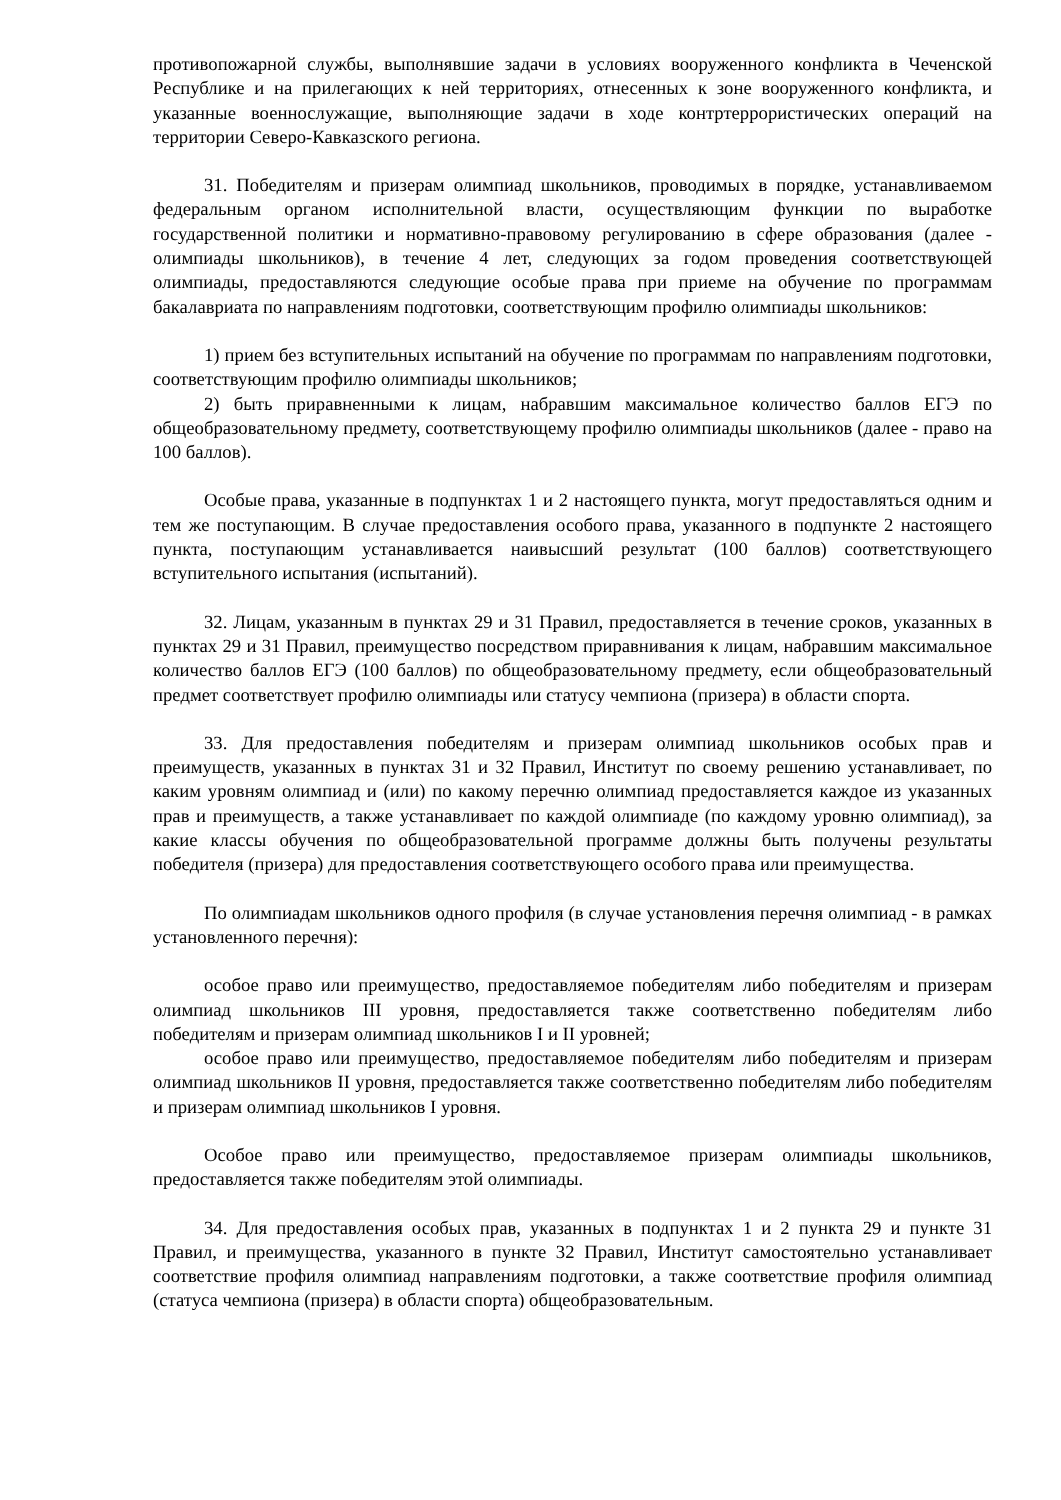противопожарной службы, выполнявшие задачи в условиях вооруженного конфликта в Чеченской Республике и на прилегающих к ней территориях, отнесенных к зоне вооруженного конфликта, и указанные военнослужащие, выполняющие задачи в ходе контртеррористических операций на территории Северо-Кавказского региона.
31. Победителям и призерам олимпиад школьников, проводимых в порядке, устанавливаемом федеральным органом исполнительной власти, осуществляющим функции по выработке государственной политики и нормативно-правовому регулированию в сфере образования (далее - олимпиады школьников), в течение 4 лет, следующих за годом проведения соответствующей олимпиады, предоставляются следующие особые права при приеме на обучение по программам бакалавриата по направлениям подготовки, соответствующим профилю олимпиады школьников:
1) прием без вступительных испытаний на обучение по программам по направлениям подготовки, соответствующим профилю олимпиады школьников;
2) быть приравненными к лицам, набравшим максимальное количество баллов ЕГЭ по общеобразовательному предмету, соответствующему профилю олимпиады школьников (далее - право на 100 баллов).
Особые права, указанные в подпунктах 1 и 2 настоящего пункта, могут предоставляться одним и тем же поступающим. В случае предоставления особого права, указанного в подпункте 2 настоящего пункта, поступающим устанавливается наивысший результат (100 баллов) соответствующего вступительного испытания (испытаний).
32. Лицам, указанным в пунктах 29 и 31 Правил, предоставляется в течение сроков, указанных в пунктах 29 и 31 Правил, преимущество посредством приравнивания к лицам, набравшим максимальное количество баллов ЕГЭ (100 баллов) по общеобразовательному предмету, если общеобразовательный предмет соответствует профилю олимпиады или статусу чемпиона (призера) в области спорта.
33. Для предоставления победителям и призерам олимпиад школьников особых прав и преимуществ, указанных в пунктах 31 и 32 Правил, Институт по своему решению устанавливает, по каким уровням олимпиад и (или) по какому перечню олимпиад предоставляется каждое из указанных прав и преимуществ, а также устанавливает по каждой олимпиаде (по каждому уровню олимпиад), за какие классы обучения по общеобразовательной программе должны быть получены результаты победителя (призера) для предоставления соответствующего особого права или преимущества.
По олимпиадам школьников одного профиля (в случае установления перечня олимпиад - в рамках установленного перечня):
особое право или преимущество, предоставляемое победителям либо победителям и призерам олимпиад школьников III уровня, предоставляется также соответственно победителям либо победителям и призерам олимпиад школьников I и II уровней;
особое право или преимущество, предоставляемое победителям либо победителям и призерам олимпиад школьников II уровня, предоставляется также соответственно победителям либо победителям и призерам олимпиад школьников I уровня.
Особое право или преимущество, предоставляемое призерам олимпиады школьников, предоставляется также победителям этой олимпиады.
34. Для предоставления особых прав, указанных в подпунктах 1 и 2 пункта 29 и пункте 31 Правил, и преимущества, указанного в пункте 32 Правил, Институт самостоятельно устанавливает соответствие профиля олимпиад направлениям подготовки, а также соответствие профиля олимпиад (статуса чемпиона (призера) в области спорта) общеобразовательным.